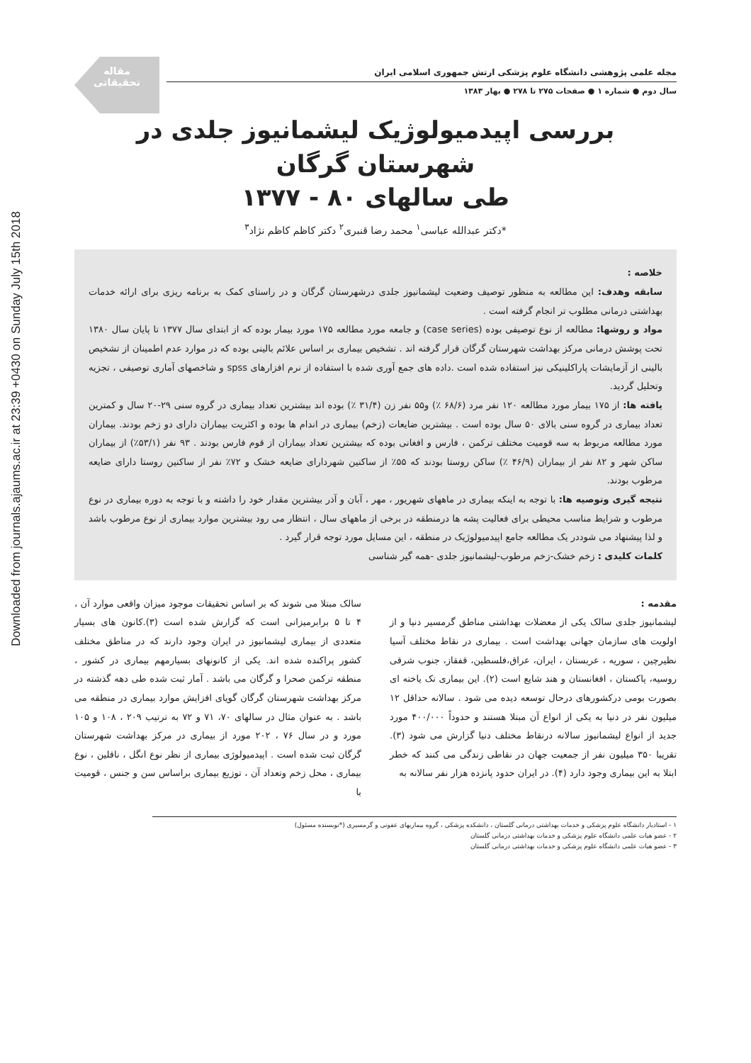Downloaded from journals.ajaums.ac.ir at 23:39 +0430 on Sunday July 15th 2018
مقاله
تحقیقاتی
مجله علمی پژوهشی دانشگاه علوم پزشکی ارتش جمهوری اسلامی ایران
سال دوم ● شماره ۱ ● صفحات ۲۷۵ تا ۲۷۸ ● بهار ۱۳۸۳
بررسی اپیدمیولوژیک لیشمانیوز جلدی در شهرستان گرگان
طی سالهای ۸۰ - ۱۳۷۷
*دکتر عبدالله عباسی<sup>۱</sup> محمد رضا قنبری<sup>۲</sup> دکتر کاظم کاظم نژاد<sup>۳</sup>
خلاصه :
سابقه وهدف: این مطالعه به منظور توصیف وضعیت لیشمانیوز جلدی درشهرستان گرگان و در راستای کمک به برنامه ریزی برای ارائه خدمات بهداشتی درمانی مطلوب تر انجام گرفته است .
مواد و روشها: مطالعه از نوع توصیفی بوده (case series) و جامعه مورد مطالعه ۱۷۵ مورد بیمار بوده که از ابتدای سال ۱۳۷۷ تا پایان سال ۱۳۸۰ تحت پوشش درمانی مرکز بهداشت شهرستان گرگان قرار گرفته اند . تشخیص بیماری بر اساس علائم بالینی بوده که در موارد عدم اطمینان از تشخیص بالینی از آزمایشات پاراکلینیکی نیز استفاده شده است .داده های جمع آوری شده با استفاده از نرم افزارهای spss و شاخصهای آماری توصیفی ، تجزیه وتحلیل گردید.
یافته ها: از ۱۷۵ بیمار مورد مطالعه ۱۲۰ نفر مرد (۶۸/۶ ٪) و۵۵ نفر زن (۳۱/۴ ٪) بوده اند بیشترین تعداد بیماری در گروه سنی ۲۹-۲۰ سال و کمترین تعداد بیماری در گروه سنی بالای ۵۰ سال بوده است . بیشترین ضایعات (زخم) بیماری در اندام ها بوده و اکثریت بیماران دارای دو زخم بودند. بیماران مورد مطالعه مربوط به سه قومیت مختلف ترکمن ، فارس و افغانی بوده که بیشترین تعداد بیماران از قوم فارس بودند . ۹۳ نفر (۵۳/۱٪) از بیماران ساکن شهر و ۸۲ نفر از بیماران (۴۶/۹ ٪) ساکن روستا بودند که ۵۵٪ از ساکنین شهردارای ضایعه خشک و ۷۲٪ نفر از ساکنین روستا دارای ضایعه مرطوب بودند.
نتیجه گیری وتوصیه ها: با توجه به اینکه بیماری در ماههای شهریور ، مهر ، آبان و آذر بیشترین مقدار خود را داشته و با توجه به دوره بیماری در نوع مرطوب و شرایط مناسب محیطی برای فعالیت پشه ها درمنطقه در برخی از ماههای سال ، انتظار می رود بیشترین موارد بیماری از نوع مرطوب باشد و لذا پیشنهاد می شوددر یک مطالعه جامع اپیدمیولوژیک در منطقه ، این مسایل مورد توجه قرار گیرد .
کلمات کلیدی : زخم خشک-زخم مرطوب-لیشمانیوز جلدی -همه گیر شناسی
مقدمه :
لیشمانیوز جلدی سالک یکی از معضلات بهداشتی مناطق گرمسیر دنیا و از اولویت های سازمان جهانی بهداشت است . بیماری در نقاط مختلف آسیا نظیرچین ، سوریه ، عربستان ، ایران، عراق،فلسطین، قفقاز، جنوب شرقی روسیه، پاکستان ، افغانستان و هند شایع است (۲). این بیماری تک یاخته ای بصورت بومی درکشورهای درحال توسعه دیده می شود . سالانه حداقل ۱۲ میلیون نفر در دنیا به یکی از انواع آن مبتلا هستند و حدوداً ۴۰۰/۰۰۰ مورد جدید از انواع لیشمانیوز سالانه درنقاط مختلف دنیا گزارش می شود (۳). تقریبا ۳۵۰ میلیون نفر از جمعیت جهان در نقاطی زندگی می کنند که خطر ابتلا به این بیماری وجود دارد (۴). در ایران حدود پانزده هزار نفر سالانه به
سالک مبتلا می شوند که بر اساس تحقیقات موجود میزان واقعی موارد آن ، ۴ تا ۵ برابرمیزانی است که گزارش شده است (۳).کانون های بسیار متعددی از بیماری لیشمانیوز در ایران وجود دارند که در مناطق مختلف کشور پراکنده شده اند. یکی از کانونهای بسیارمهم بیماری در کشور ، منطقه ترکمن صحرا و گرگان می باشد . آمار ثبت شده طی دهه گذشته در مرکز بهداشت شهرستان گرگان گویای افزایش موارد بیماری در منطقه می باشد . به عنوان مثال در سالهای ۷۰، ۷۱ و ۷۲ به ترتیب ۲۰۹ ، ۱۰۸ و ۱۰۵ مورد و در سال ۷۶ ، ۲۰۲ مورد از بیماری در مرکز بهداشت شهرستان گرگان ثبت شده است . اپیدمیولوژی بیماری از نظر نوع انگل ، ناقلین ، نوع بیماری ، محل زخم وتعداد آن ، توزیع بیماری براساس سن و جنس ، قومیت با
۱ - استادیار دانشگاه علوم پزشکی و خدمات بهداشتی درمانی گلستان ، دانشکده پزشکی ، گروه بیماریهای عفونی و گرمسیری (*نویسنده مسئول)
۲ - عضو هیات علمی دانشگاه علوم پزشکی و خدمات بهداشتی درمانی گلستان
۳ - عضو هیات علمی دانشگاه علوم پزشکی و خدمات بهداشتی درمانی گلستان